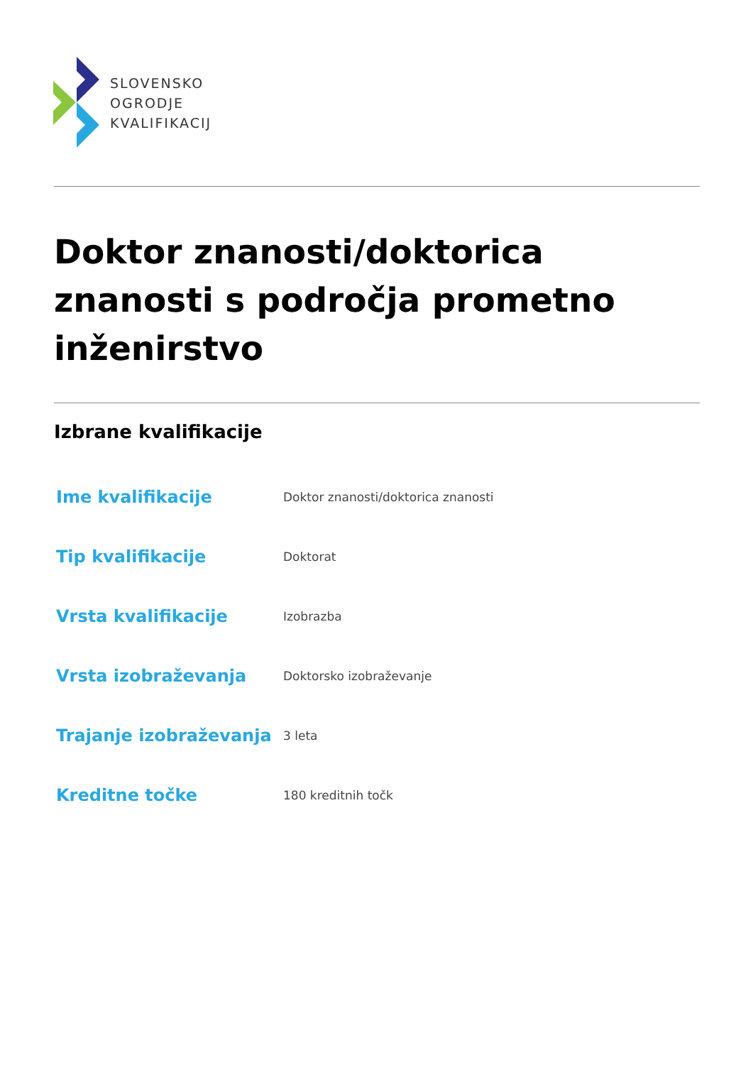SLOVENSKO
OGRODJE
KVALIFIKACIJ
Doktor znanosti/doktorica znanosti s področja prometno inženirstvo
Izbrane kvalifikacije
| Ime kvalifikacije | Doktor znanosti/doktorica znanosti |
| Tip kvalifikacije | Doktorat |
| Vrsta kvalifikacije | Izobrazba |
| Vrsta izobraževanja | Doktorsko izobraževanje |
| Trajanje izobraževanja | 3 leta |
| Kreditne točke | 180 kreditnih točk |